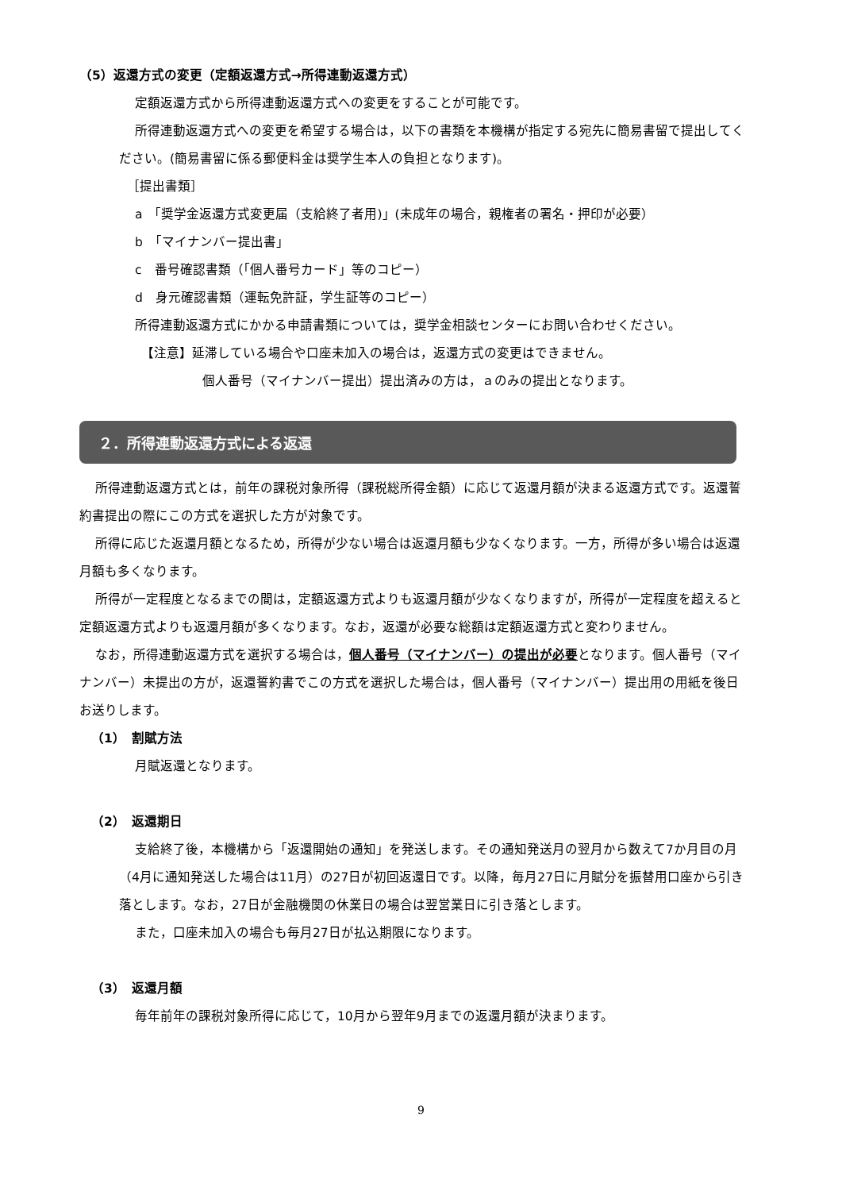（5）返還方式の変更（定額返還方式→所得連動返還方式）
定額返還方式から所得連動返還方式への変更をすることが可能です。
所得連動返還方式への変更を希望する場合は，以下の書類を本機構が指定する宛先に簡易書留で提出してください。(簡易書留に係る郵便料金は奨学生本人の負担となります)。
［提出書類］
a　「奨学金返還方式変更届（支給終了者用)」(未成年の場合，親権者の署名・押印が必要）
b　「マイナンバー提出書」
c　番号確認書類（｢個人番号カード」等のコピー）
d　身元確認書類（運転免許証，学生証等のコピー）
所得連動返還方式にかかる申請書類については，奨学金相談センターにお問い合わせください。
【注意】延滞している場合や口座未加入の場合は，返還方式の変更はできません。
個人番号（マイナンバー提出）提出済みの方は，ａのみの提出となります。
２．所得連動返還方式による返還
所得連動返還方式とは，前年の課税対象所得（課税総所得金額）に応じて返還月額が決まる返還方式です。返還誓約書提出の際にこの方式を選択した方が対象です。
所得に応じた返還月額となるため，所得が少ない場合は返還月額も少なくなります。一方，所得が多い場合は返還月額も多くなります。
所得が一定程度となるまでの間は，定額返還方式よりも返還月額が少なくなりますが，所得が一定程度を超えると定額返還方式よりも返還月額が多くなります。なお，返還が必要な総額は定額返還方式と変わりません。
なお，所得連動返還方式を選択する場合は，個人番号（マイナンバー）の提出が必要となります。個人番号（マイナンバー）未提出の方が，返還誓約書でこの方式を選択した場合は，個人番号（マイナンバー）提出用の用紙を後日お送りします。
（1）　割賦方法
月賦返還となります。
（2）　返還期日
支給終了後，本機構から「返還開始の通知」を発送します。その通知発送月の翌月から数えて7か月目の月（4月に通知発送した場合は11月）の27日が初回返還日です。以降，毎月27日に月賦分を振替用口座から引き落とします。なお，27日が金融機関の休業日の場合は翌営業日に引き落とします。
また，口座未加入の場合も毎月27日が払込期限になります。
（3）　返還月額
毎年前年の課税対象所得に応じて，10月から翌年9月までの返還月額が決まります。
9